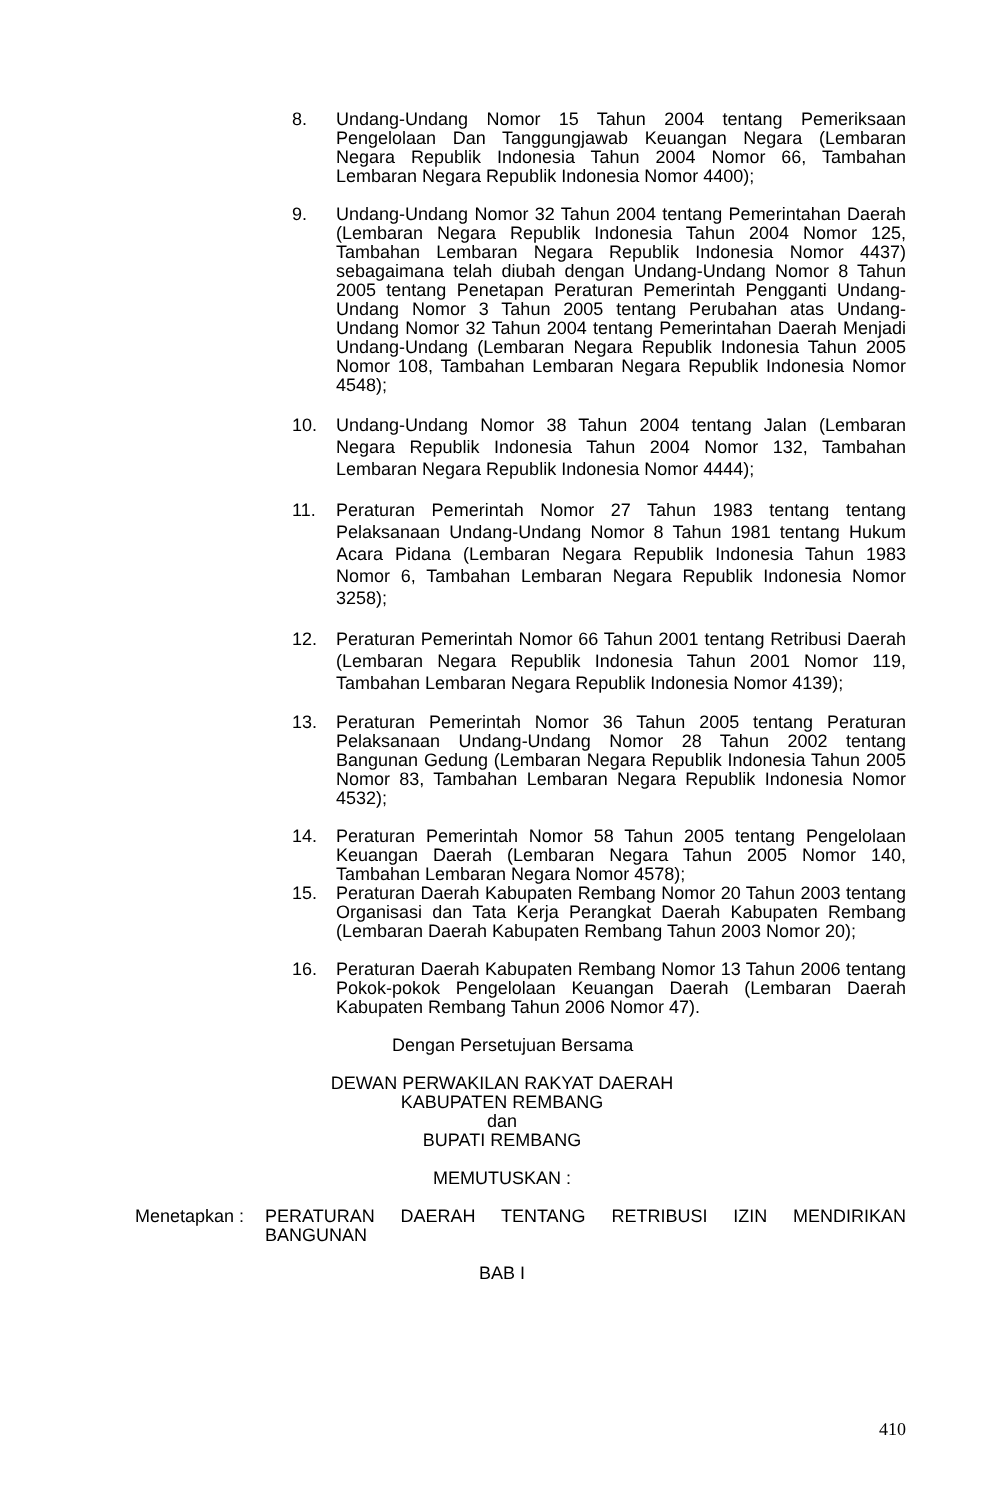8. Undang-Undang Nomor 15 Tahun 2004 tentang Pemeriksaan Pengelolaan Dan Tanggungjawab Keuangan Negara (Lembaran Negara Republik Indonesia Tahun 2004 Nomor 66, Tambahan Lembaran Negara Republik Indonesia Nomor 4400);
9. Undang-Undang Nomor 32 Tahun 2004 tentang Pemerintahan Daerah (Lembaran Negara Republik Indonesia Tahun 2004 Nomor 125, Tambahan Lembaran Negara Republik Indonesia Nomor 4437) sebagaimana telah diubah dengan Undang-Undang Nomor 8 Tahun 2005 tentang Penetapan Peraturan Pemerintah Pengganti Undang-Undang Nomor 3 Tahun 2005 tentang Perubahan atas Undang-Undang Nomor 32 Tahun 2004 tentang Pemerintahan Daerah Menjadi Undang-Undang (Lembaran Negara Republik Indonesia Tahun 2005 Nomor 108, Tambahan Lembaran Negara Republik Indonesia Nomor 4548);
10. Undang-Undang Nomor 38 Tahun 2004 tentang Jalan (Lembaran Negara Republik Indonesia Tahun 2004 Nomor 132, Tambahan Lembaran Negara Republik Indonesia Nomor 4444);
11. Peraturan Pemerintah Nomor 27 Tahun 1983 tentang tentang Pelaksanaan Undang-Undang Nomor 8 Tahun 1981 tentang Hukum Acara Pidana (Lembaran Negara Republik Indonesia Tahun 1983 Nomor 6, Tambahan Lembaran Negara Republik Indonesia Nomor 3258);
12. Peraturan Pemerintah Nomor 66 Tahun 2001 tentang Retribusi Daerah (Lembaran Negara Republik Indonesia Tahun 2001 Nomor 119, Tambahan Lembaran Negara Republik Indonesia Nomor 4139);
13. Peraturan Pemerintah Nomor 36 Tahun 2005 tentang Peraturan Pelaksanaan Undang-Undang Nomor 28 Tahun 2002 tentang Bangunan Gedung (Lembaran Negara Republik Indonesia Tahun 2005 Nomor 83, Tambahan Lembaran Negara Republik Indonesia Nomor 4532);
14. Peraturan Pemerintah Nomor 58 Tahun 2005 tentang Pengelolaan Keuangan Daerah (Lembaran Negara Tahun 2005 Nomor 140, Tambahan Lembaran Negara Nomor 4578);
15. Peraturan Daerah Kabupaten Rembang Nomor 20 Tahun 2003 tentang Organisasi dan Tata Kerja Perangkat Daerah Kabupaten Rembang (Lembaran Daerah Kabupaten Rembang Tahun 2003 Nomor 20);
16. Peraturan Daerah Kabupaten Rembang Nomor 13 Tahun 2006 tentang Pokok-pokok Pengelolaan Keuangan Daerah (Lembaran Daerah Kabupaten Rembang Tahun 2006 Nomor 47).
Dengan Persetujuan Bersama
DEWAN PERWAKILAN RAKYAT DAERAH
KABUPATEN REMBANG
dan
BUPATI REMBANG
MEMUTUSKAN :
Menetapkan : PERATURAN DAERAH TENTANG RETRIBUSI IZIN MENDIRIKAN BANGUNAN
BAB I
410